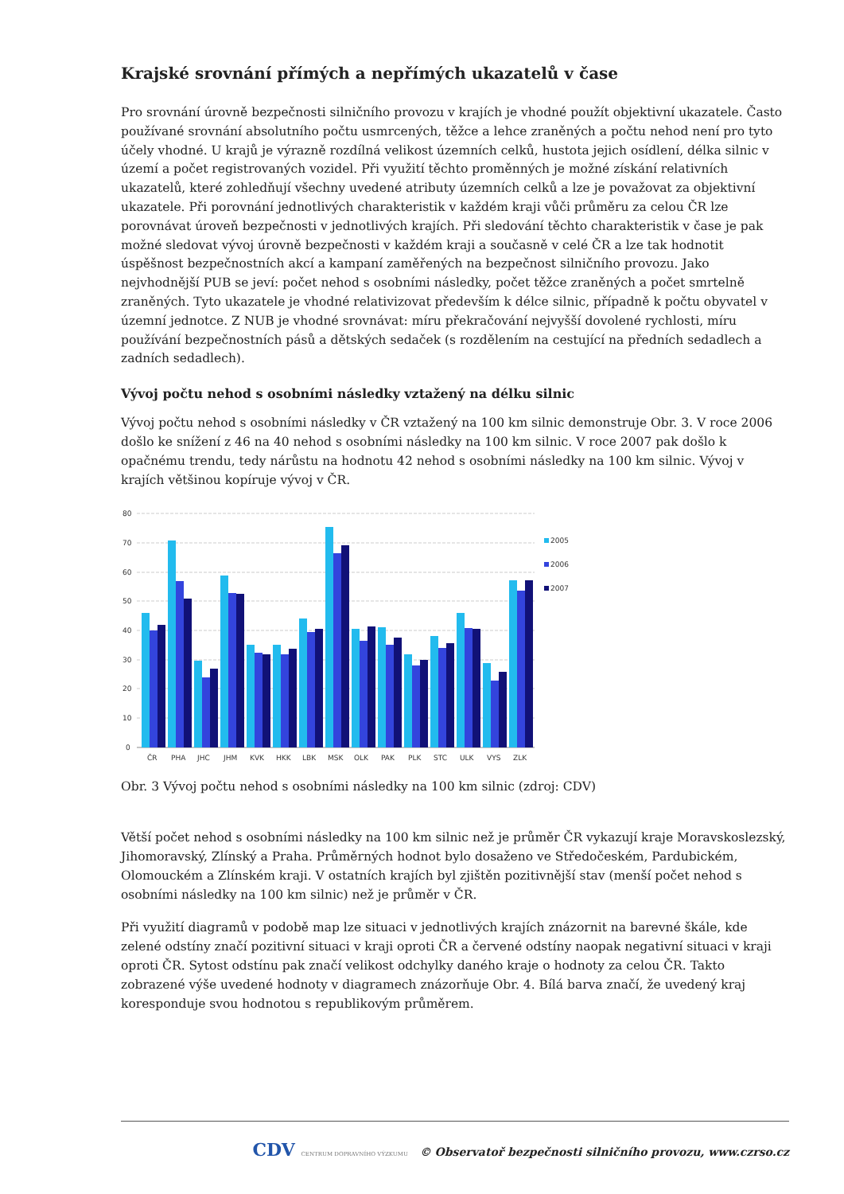Krajské srovnání přímých a nepřímých ukazatelů v čase
Pro srovnání úrovně bezpečnosti silničního provozu v krajích je vhodné použít objektivní ukazatele. Často používané srovnání absolutního počtu usmrcených, těžce a lehce zraněných a počtu nehod není pro tyto účely vhodné. U krajů je výrazně rozdílná velikost územních celků, hustota jejich osídlení, délka silnic v území a počet registrovaných vozidel. Při využití těchto proměnných je možné získání relativních ukazatelů, které zohledňují všechny uvedené atributy územních celků a lze je považovat za objektivní ukazatele. Při porovnání jednotlivých charakteristik v každém kraji vůči průměru za celou ČR lze porovnávat úroveň bezpečnosti v jednotlivých krajích. Při sledování těchto charakteristik v čase je pak možné sledovat vývoj úrovně bezpečnosti v každém kraji a současně v celé ČR a lze tak hodnotit úspěšnost bezpečnostních akcí a kampaní zaměřených na bezpečnost silničního provozu. Jako nejvhodnější PUB se jeví: počet nehod s osobními následky, počet těžce zraněných a počet smrtelně zraněných. Tyto ukazatele je vhodné relativizovat především k délce silnic, případně k počtu obyvatel v územní jednotce. Z NUB je vhodné srovnávat: míru překračování nejvyšší dovolené rychlosti, míru používání bezpečnostních pásů a dětských sedaček (s rozdělením na cestující na předních sedadlech a zadních sedadlech).
Vývoj počtu nehod s osobními následky vztažený na délku silnic
Vývoj počtu nehod s osobními následky v ČR vztažený na 100 km silnic demonstruje Obr. 3. V roce 2006 došlo ke snížení z 46 na 40 nehod s osobními následky na 100 km silnic. V roce 2007 pak došlo k opačnému trendu, tedy nárůstu na hodnotu 42 nehod s osobními následky na 100 km silnic. Vývoj v krajích většinou kopíruje vývoj v ČR.
80
70
60
50
40
30
20
10
0
ČR
PHA
JHC
JHM
KVK
HKK
LBK
MSK
OLK
PAK
PLK
STC
ULK
VYS
ZLK
2005
2006
2007
Obr. 3 Vývoj počtu nehod s osobními následky na 100 km silnic (zdroj: CDV)
Větší počet nehod s osobními následky na 100 km silnic než je průměr ČR vykazují kraje Moravskoslezský, Jihomoravský, Zlínský a Praha. Průměrných hodnot bylo dosaženo ve Středočeském, Pardubickém, Olomouckém a Zlínském kraji. V ostatních krajích byl zjištěn pozitivnější stav (menší počet nehod s osobními následky na 100 km silnic) než je průměr v ČR.
Při využití diagramů v podobě map lze situaci v jednotlivých krajích znázornit na barevné škále, kde zelené odstíny značí pozitivní situaci v kraji oproti ČR a červené odstíny naopak negativní situaci v kraji oproti ČR. Sytost odstínu pak značí velikost odchylky daného kraje o hodnoty za celou ČR. Takto zobrazené výše uvedené hodnoty v diagramech znázorňuje Obr. 4. Bílá barva značí, že uvedený kraj koresponduje svou hodnotou s republikovým průměrem.
CDV CENTRUM DOPRAVNÍHO VÝZKUMU © Observatoř bezpečnosti silničního provozu, www.czrso.cz